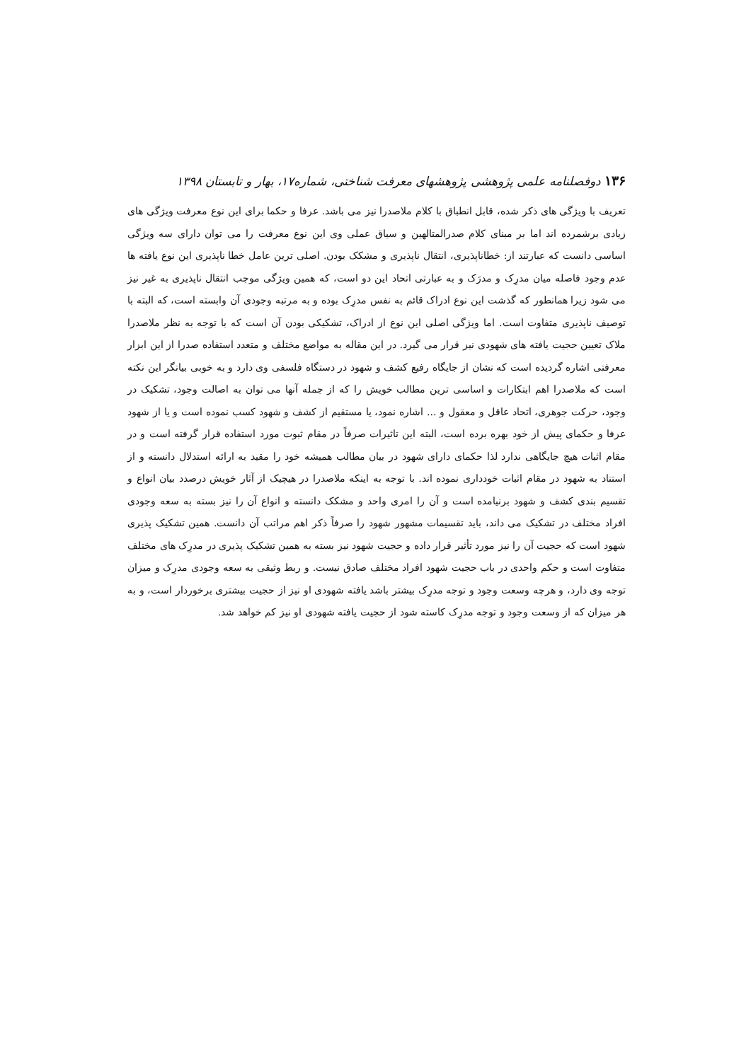۱۳۶ دوفصلنامه علمی پژوهشی پژوهشهای معرفت شناختی، شماره۱۷، بهار و تابستان ۱۳۹۸
تعریف با ویژگی های ذکر شده، قابل انطباق با کلام ملاصدرا نیز می باشد. عرفا و حکما برای این نوع معرفت ویژگی های زیادی برشمرده اند اما بر مبنای کلام صدرالمتالهین و سیاق عملی وی این نوع معرفت را می توان دارای سه ویژگی اساسی دانست که عبارتند از: خطاناپذیری، انتقال ناپذیری و مشکک بودن. اصلی ترین عامل خطا ناپذیری این نوع یافته ها عدم وجود فاصله میان مدرِک و مدرَک و به عبارتی اتحاد این دو است، که همین ویژگی موجب انتقال ناپذیری به غیر نیز می شود زیرا همانطور که گذشت این نوع ادراک قائم به نفس مدرِک بوده و به مرتبه وجودی آن وابسته است، که البته با توصیف ناپذیری متفاوت است. اما ویژگی اصلی این نوع از ادراک، تشکیکی بودن آن است که با توجه به نظر ملاصدرا ملاک تعیین حجیت یافته های شهودی نیز قرار می گیرد. در این مقاله به مواضع مختلف و متعدد استفاده صدرا از این ابزار معرفتی اشاره گردیده است که نشان از جایگاه رفیع کشف و شهود در دستگاه فلسفی وی دارد و به خوبی بیانگر این نکته است که ملاصدرا اهم ابتکارات و اساسی ترین مطالب خویش را که از جمله آنها می توان به اصالت وجود، تشکیک در وجود، حرکت جوهری، اتحاد عاقل و معقول و ... اشاره نمود، یا مستقیم از کشف و شهود کسب نموده است و یا از شهود عرفا و حکمای پیش از خود بهره برده است، البته این تاثیرات صرفاً در مقام ثبوت مورد استفاده قرار گرفته است و در مقام اثبات هیچ جایگاهی ندارد لذا حکمای دارای شهود در بیان مطالب همیشه خود را مقید به ارائه استدلال دانسته و از استناد به شهود در مقام اثبات خودداری نموده اند. با توجه به اینکه ملاصدرا در هیچیک از آثار خویش درصدد بیان انواع و تقسیم بندی کشف و شهود برنیامده است و آن را امری واحد و مشکک دانسته و انواع آن را نیز بسته به سعه وجودی افراد مختلف در تشکیک می داند، باید تقسیمات مشهور شهود را صرفاً ذکر اهم مراتب آن دانست. همین تشکیک پذیری شهود است که حجیت آن را نیز مورد تأثیر قرار داده و حجیت شهود نیز بسته به همین تشکیک پذیری در مدرِک های مختلف متفاوت است و حکم واحدی در باب حجیت شهود افراد مختلف صادق نیست. و ربط وثیقی به سعه وجودی مدرِک و میزان توجه وی دارد، و هرچه وسعت وجود و توجه مدرِک بیشتر باشد یافته شهودی او نیز از حجیت بیشتری برخوردار است، و به هر میزان که از وسعت وجود و توجه مدرِک کاسته شود از حجیت یافته شهودی او نیز کم خواهد شد.